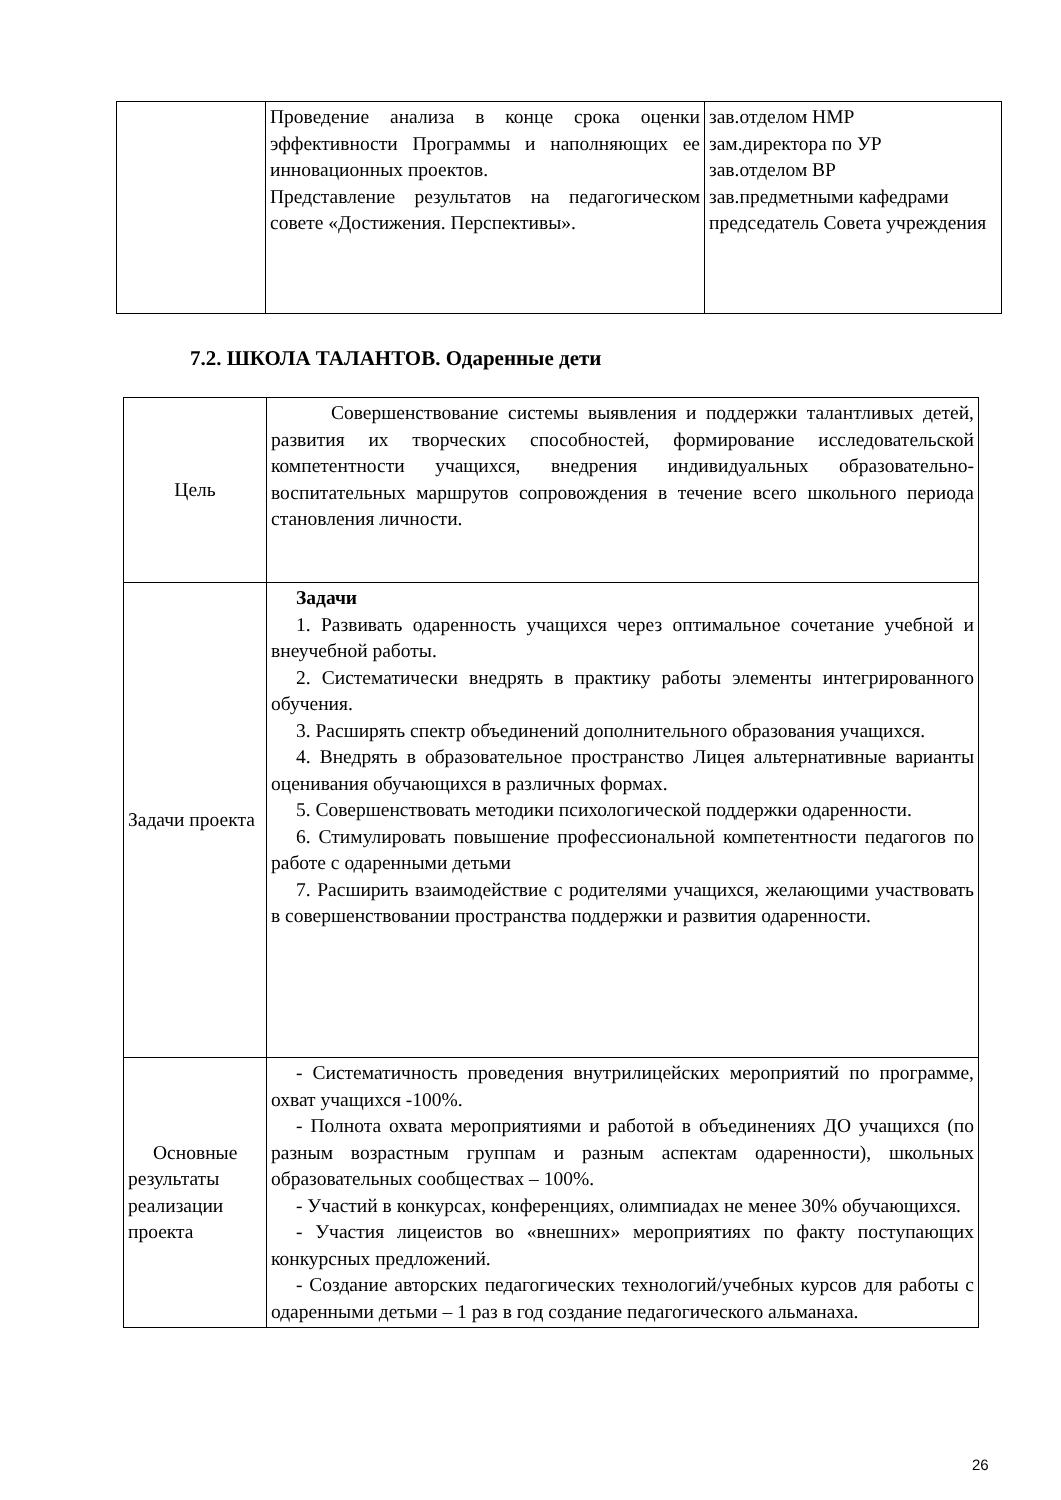| | Проведение анализа в конце срока оценки эффективности Программы и наполняющих ее инновационных проектов. Представление результатов на педагогическом совете «Достижения. Перспективы». | зав.отделом НМР зам.директора по УР зав.отделом ВР зав.предметными кафедрами председатель Совета учреждения |
7.2. ШКОЛА ТАЛАНТОВ. Одаренные дети
| Цель | Совершенствование системы выявления и поддержки талантливых детей, развития их творческих способностей, формирование исследовательской компетентности учащихся, внедрения индивидуальных образовательно-воспитательных маршрутов сопровождения в течение всего школьного периода становления личности. |
| Задачи проекта | Задачи 1. Развивать одаренность учащихся через оптимальное сочетание учебной и внеучебной работы. 2. Систематически внедрять в практику работы элементы интегрированного обучения. 3. Расширять спектр объединений дополнительного образования учащихся. 4. Внедрять в образовательное пространство Лицея альтернативные варианты оценивания обучающихся в различных формах. 5. Совершенствовать методики психологической поддержки одаренности. 6. Стимулировать повышение профессиональной компетентности педагогов по работе с одаренными детьми 7. Расширить взаимодействие с родителями учащихся, желающими участвовать в совершенствовании пространства поддержки и развития одаренности. |
| Основные результаты реализации проекта | - Систематичность проведения внутрилицейских мероприятий по программе, охват учащихся -100%. - Полнота охвата мероприятиями и работой в объединениях ДО учащихся (по разным возрастным группам и разным аспектам одаренности), школьных образовательных сообществах – 100%. - Участий в конкурсах, конференциях, олимпиадах не менее 30% обучающихся. - Участия лицеистов во «внешних» мероприятиях по факту поступающих конкурсных предложений. - Создание авторских педагогических технологий/учебных курсов для работы с одаренными детьми – 1 раз в год создание педагогического альманаха. |
26